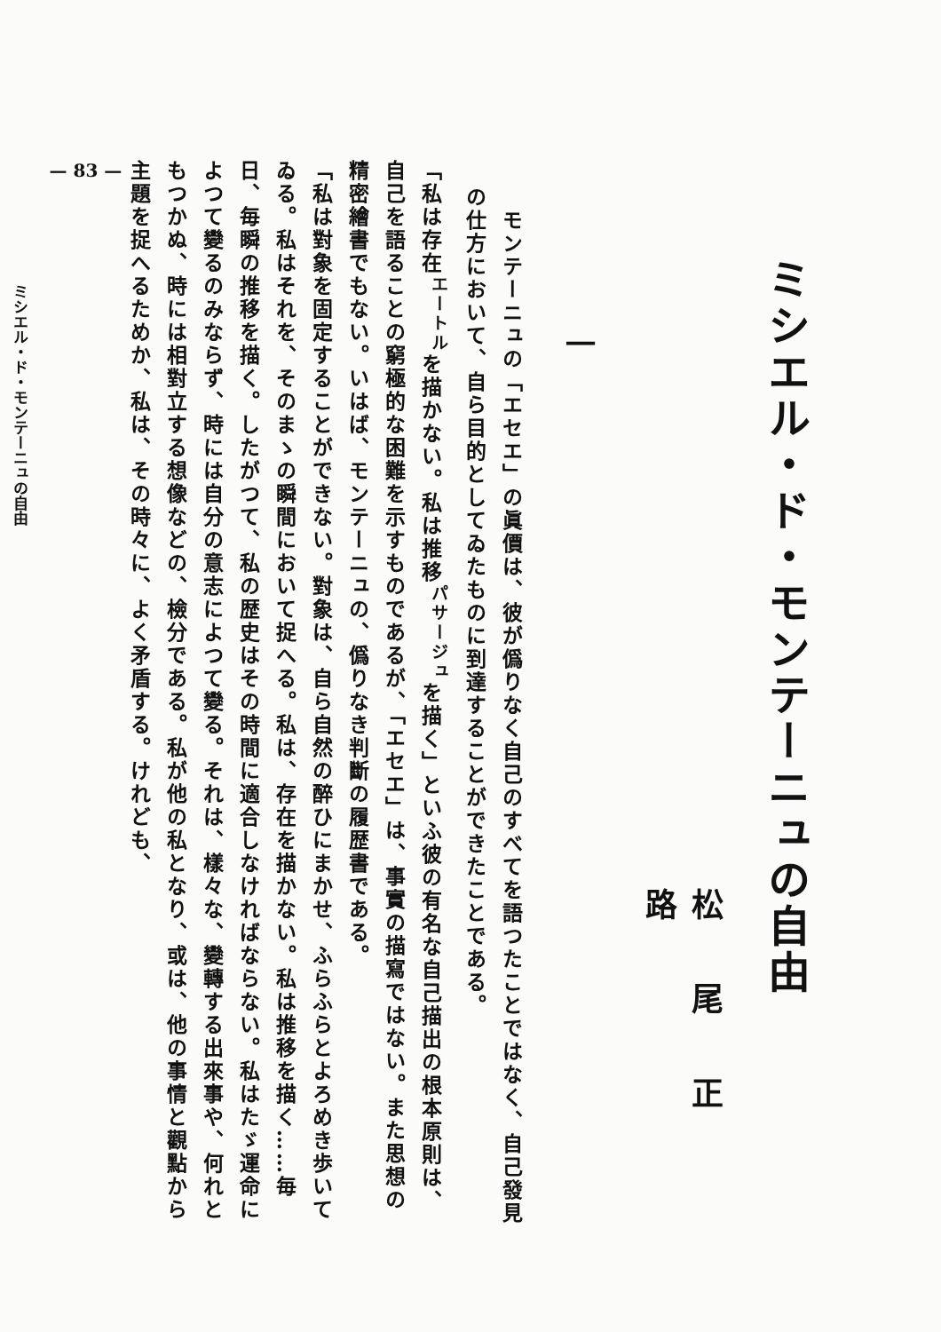ミシエル・ド・モンテーニュの自由
松尾正路
一
　モンテーニュの「エセエ」の眞價は、彼が僞りなく自己のすべてを語つたことではなく、自己發見の仕方において、自ら目的としてゐたものに到達することができたことである。
「私は存在<sup>エートル</sup>を描かない。私は推移<sup>パサージュ</sup>を描く」といふ彼の有名な自己描出の根本原則は、自己を語ることの窮極的な困難を示すものであるが、「エセエ」は、事實の描寫ではない。また思想の精密繪書でもない。いはば、モンテーニュの、僞りなき判斷の履歴書である。
「私は對象を固定することができない。對象は、自ら自然の醉ひにまかせ、ふらふらとよろめき歩いてゐる。私はそれを、そのまゝの瞬間において捉へる。私は、存在を描かない。私は推移を描く……毎日、毎瞬の推移を描く。したがつて、私の歴史はその時間に適合しなければならない。私はたゞ運命によつて變るのみならず、時には自分の意志によつて變る。それは、樣々な、變轉する出來事や、何れともつかぬ、時には相對立する想像などの、檢分である。私が他の私となり、或は、他の事情と觀點から主題を捉へるためか、私は、その時々に、よく矛盾する。けれども、
— 83 —
ミシエル・ド・モンテーニュの自由